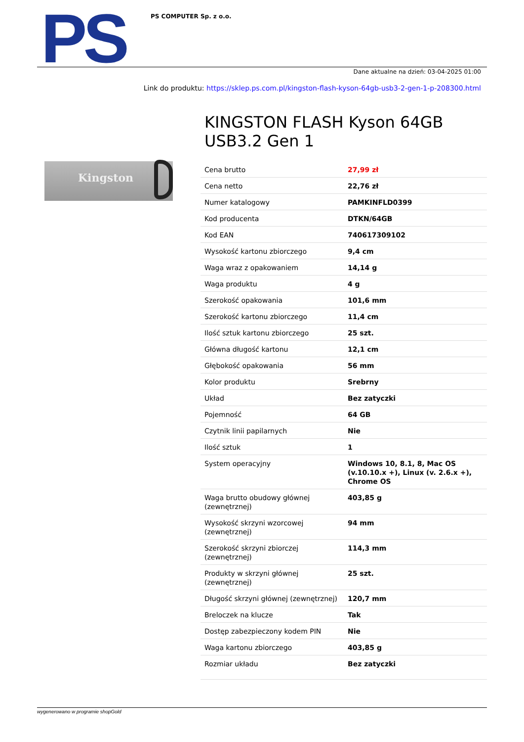PS
PS COMPUTER Sp. z o.o.
Dane aktualne na dzień: 03-04-2025 01:00
Link do produktu: https://sklep.ps.com.pl/kingston-flash-kyson-64gb-usb3-2-gen-1-p-208300.html
Kingston
KINGSTON FLASH Kyson 64GB USB3.2 Gen 1
| Cena brutto | 27,99 zł |
| Cena netto | 22,76 zł |
| Numer katalogowy | PAMKINFLD0399 |
| Kod producenta | DTKN/64GB |
| Kod EAN | 740617309102 |
| Wysokość kartonu zbiorczego | 9,4 cm |
| Waga wraz z opakowaniem | 14,14 g |
| Waga produktu | 4 g |
| Szerokość opakowania | 101,6 mm |
| Szerokość kartonu zbiorczego | 11,4 cm |
| Ilość sztuk kartonu zbiorczego | 25 szt. |
| Główna długość kartonu | 12,1 cm |
| Głębokość opakowania | 56 mm |
| Kolor produktu | Srebrny |
| Układ | Bez zatyczki |
| Pojemność | 64 GB |
| Czytnik linii papilarnych | Nie |
| Ilość sztuk | 1 |
| System operacyjny | Windows 10, 8.1, 8, Mac OS (v.10.10.x +), Linux (v. 2.6.x +), Chrome OS |
| Waga brutto obudowy głównej (zewnętrznej) | 403,85 g |
| Wysokość skrzyni wzorcowej (zewnętrznej) | 94 mm |
| Szerokość skrzyni zbiorczej (zewnętrznej) | 114,3 mm |
| Produkty w skrzyni głównej (zewnętrznej) | 25 szt. |
| Długość skrzyni głównej (zewnętrznej) | 120,7 mm |
| Breloczek na klucze | Tak |
| Dostęp zabezpieczony kodem PIN | Nie |
| Waga kartonu zbiorczego | 403,85 g |
| Rozmiar układu | Bez zatyczki |
wygenerowano w programie shopGold